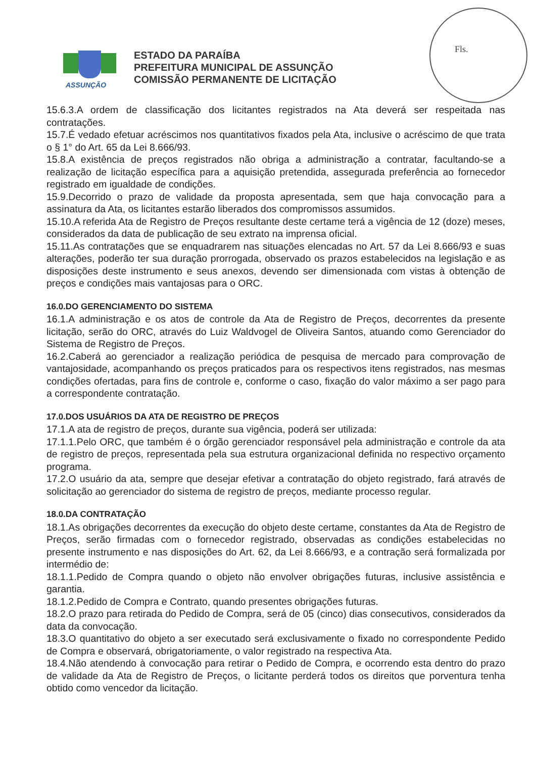Fls.
ASSUNÇÃO
ESTADO DA PARAÍBA
PREFEITURA MUNICIPAL DE ASSUNÇÃO
COMISSÃO PERMANENTE DE LICITAÇÃO
15.6.3.A ordem de classificação dos licitantes registrados na Ata deverá ser respeitada nas contratações.
15.7.É vedado efetuar acréscimos nos quantitativos fixados pela Ata, inclusive o acréscimo de que trata o § 1° do Art. 65 da Lei 8.666/93.
15.8.A existência de preços registrados não obriga a administração a contratar, facultando-se a realização de licitação específica para a aquisição pretendida, assegurada preferência ao fornecedor registrado em igualdade de condições.
15.9.Decorrido o prazo de validade da proposta apresentada, sem que haja convocação para a assinatura da Ata, os licitantes estarão liberados dos compromissos assumidos.
15.10.A referida Ata de Registro de Preços resultante deste certame terá a vigência de 12 (doze) meses, considerados da data de publicação de seu extrato na imprensa oficial.
15.11.As contratações que se enquadrarem nas situações elencadas no Art. 57 da Lei 8.666/93 e suas alterações, poderão ter sua duração prorrogada, observado os prazos estabelecidos na legislação e as disposições deste instrumento e seus anexos, devendo ser dimensionada com vistas à obtenção de preços e condições mais vantajosas para o ORC.
16.0.DO GERENCIAMENTO DO SISTEMA
16.1.A administração e os atos de controle da Ata de Registro de Preços, decorrentes da presente licitação, serão do ORC, através do Luiz Waldvogel de Oliveira Santos, atuando como Gerenciador do Sistema de Registro de Preços.
16.2.Caberá ao gerenciador a realização periódica de pesquisa de mercado para comprovação de vantajosidade, acompanhando os preços praticados para os respectivos itens registrados, nas mesmas condições ofertadas, para fins de controle e, conforme o caso, fixação do valor máximo a ser pago para a correspondente contratação.
17.0.DOS USUÁRIOS DA ATA DE REGISTRO DE PREÇOS
17.1.A ata de registro de preços, durante sua vigência, poderá ser utilizada:
17.1.1.Pelo ORC, que também é o órgão gerenciador responsável pela administração e controle da ata de registro de preços, representada pela sua estrutura organizacional definida no respectivo orçamento programa.
17.2.O usuário da ata, sempre que desejar efetivar a contratação do objeto registrado, fará através de solicitação ao gerenciador do sistema de registro de preços, mediante processo regular.
18.0.DA CONTRATAÇÃO
18.1.As obrigações decorrentes da execução do objeto deste certame, constantes da Ata de Registro de Preços, serão firmadas com o fornecedor registrado, observadas as condições estabelecidas no presente instrumento e nas disposições do Art. 62, da Lei 8.666/93, e a contração será formalizada por intermédio de:
18.1.1.Pedido de Compra quando o objeto não envolver obrigações futuras, inclusive assistência e garantia.
18.1.2.Pedido de Compra e Contrato, quando presentes obrigações futuras.
18.2.O prazo para retirada do Pedido de Compra, será de 05 (cinco) dias consecutivos, considerados da data da convocação.
18.3.O quantitativo do objeto a ser executado será exclusivamente o fixado no correspondente Pedido de Compra e observará, obrigatoriamente, o valor registrado na respectiva Ata.
18.4.Não atendendo à convocação para retirar o Pedido de Compra, e ocorrendo esta dentro do prazo de validade da Ata de Registro de Preços, o licitante perderá todos os direitos que porventura tenha obtido como vencedor da licitação.